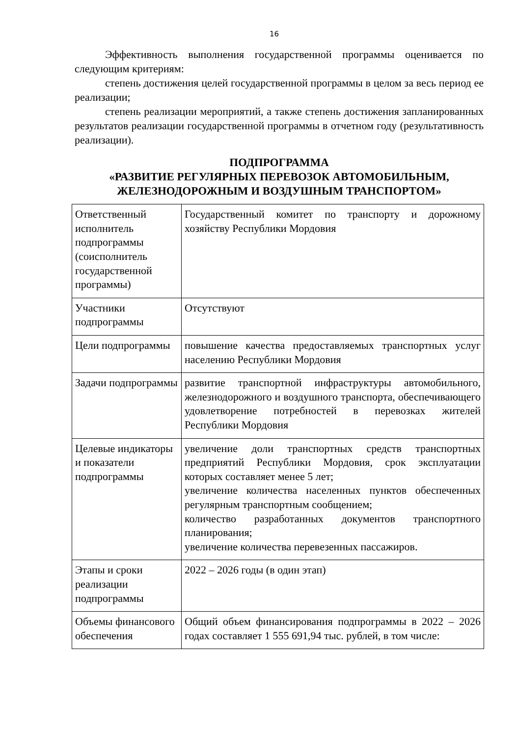16
Эффективность выполнения государственной программы оценивается по следующим критериям:
степень достижения целей государственной программы в целом за весь период ее реализации;
степень реализации мероприятий, а также степень достижения запланированных результатов реализации государственной программы в отчетном году (результативность реализации).
ПОДПРОГРАММА
«РАЗВИТИЕ РЕГУЛЯРНЫХ ПЕРЕВОЗОК АВТОМОБИЛЬНЫМ, ЖЕЛЕЗНОДОРОЖНЫМ И ВОЗДУШНЫМ ТРАНСПОРТОМ»
| Ответственный исполнитель подпрограммы (соисполнитель государственной программы) | Государственный комитет по транспорту и дорожному хозяйству Республики Мордовия |
| Участники подпрограммы | Отсутствуют |
| Цели подпрограммы | повышение качества предоставляемых транспортных услуг населению Республики Мордовия |
| Задачи подпрограммы | развитие транспортной инфраструктуры автомобильного, железнодорожного и воздушного транспорта, обеспечивающего удовлетворение потребностей в перевозках жителей Республики Мордовия |
| Целевые индикаторы и показатели подпрограммы | увеличение доли транспортных средств транспортных предприятий Республики Мордовия, срок эксплуатации которых составляет менее 5 лет; увеличение количества населенных пунктов обеспеченных регулярным транспортным сообщением; количество разработанных документов транспортного планирования; увеличение количества перевезенных пассажиров. |
| Этапы и сроки реализации подпрограммы | 2022 – 2026 годы (в один этап) |
| Объемы финансового обеспечения | Общий объем финансирования подпрограммы в 2022 – 2026 годах составляет 1 555 691,94 тыс. рублей, в том числе: |